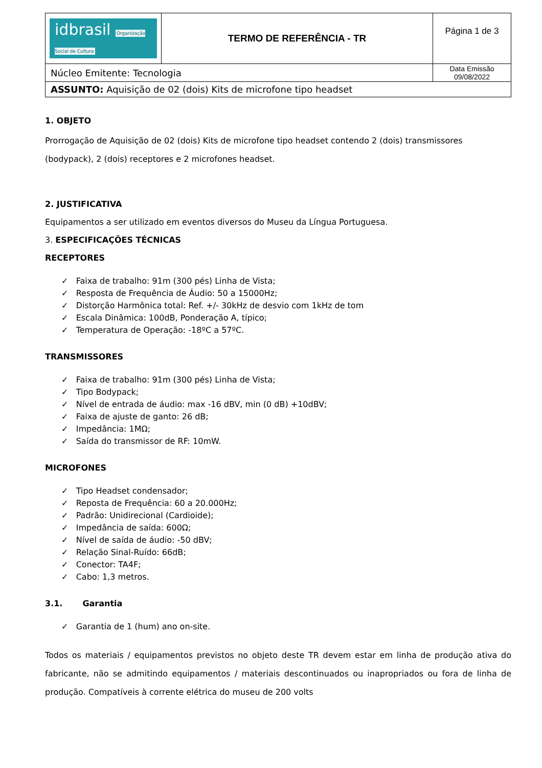| idbrasil Organização Social de Cultura | TERMO DE REFERÊNCIA - TR | Página 1 de 3 |
| Núcleo Emitente: Tecnologia | | Data Emissão 09/08/2022 |
| ASSUNTO: Aquisição de 02 (dois) Kits de microfone tipo headset | | |
1. OBJETO
Prorrogação de Aquisição de 02 (dois) Kits de microfone tipo headset contendo 2 (dois) transmissores (bodypack), 2 (dois) receptores e 2 microfones headset.
2. JUSTIFICATIVA
Equipamentos a ser utilizado em eventos diversos do Museu da Língua Portuguesa.
3. ESPECIFICAÇÕES TÉCNICAS
RECEPTORES
✓ Faixa de trabalho: 91m (300 pés) Linha de Vista;
✓ Resposta de Frequência de Áudio: 50 a 15000Hz;
✓ Distorção Harmônica total: Ref. +/- 30kHz de desvio com 1kHz de tom
✓ Escala Dinâmica: 100dB, Ponderação A, típico;
✓ Temperatura de Operação: -18ºC a 57ºC.
TRANSMISSORES
✓ Faixa de trabalho: 91m (300 pés) Linha de Vista;
✓ Tipo Bodypack;
✓ Nível de entrada de áudio: max -16 dBV, min (0 dB) +10dBV;
✓ Faixa de ajuste de ganto: 26 dB;
✓ Impedância: 1MΩ;
✓ Saída do transmissor de RF: 10mW.
MICROFONES
✓ Tipo Headset condensador;
✓ Reposta de Frequência: 60 a 20.000Hz;
✓ Padrão: Unidirecional (Cardioide);
✓ Impedância de saída: 600Ω;
✓ Nível de saída de áudio: -50 dBV;
✓ Relação Sinal-Ruído: 66dB;
✓ Conector: TA4F;
✓ Cabo: 1,3 metros.
3.1. Garantia
✓ Garantia de 1 (hum) ano on-site.
Todos os materiais / equipamentos previstos no objeto deste TR devem estar em linha de produção ativa do fabricante, não se admitindo equipamentos / materiais descontinuados ou inapropriados ou fora de linha de produção. Compatíveis à corrente elétrica do museu de 200 volts